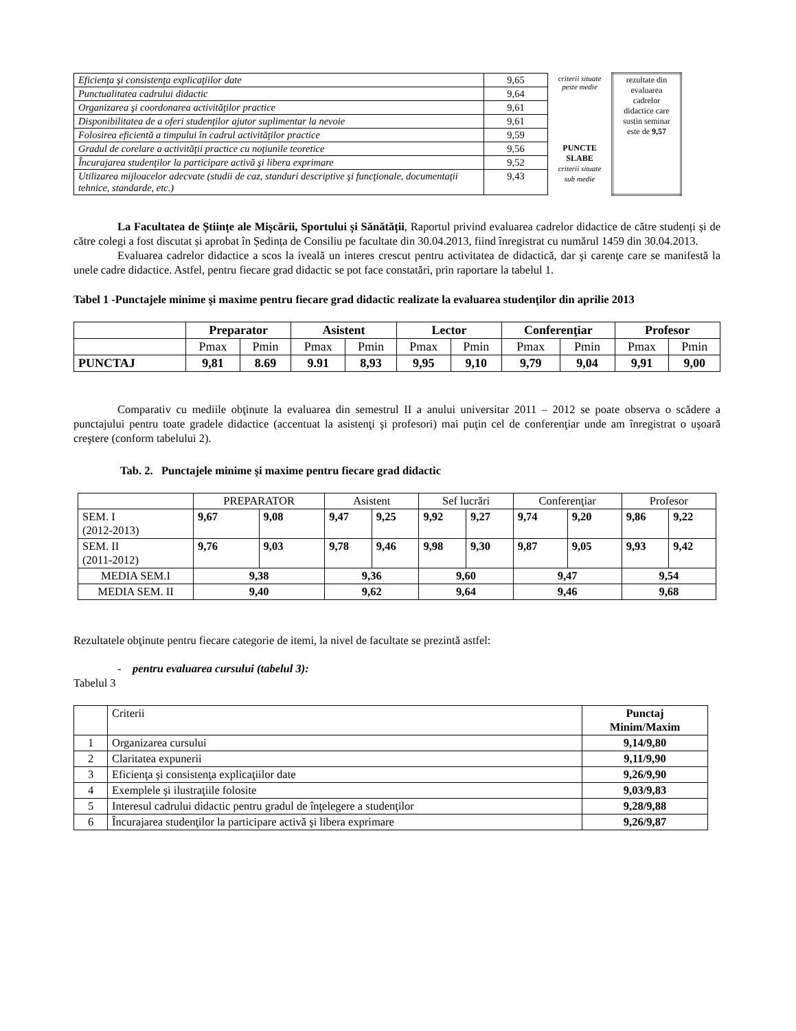| Eficienţa şi consistenţa explicaţiilor date | 9,65 | criterii situate peste medie | rezultate din evaluarea cadrelor didactice care susțin seminar este de 9,57 |
| Punctualitatea cadrului didactic | 9,64 | | |
| Organizarea şi coordonarea activităţilor practice | 9,61 | | |
| Disponibilitatea de a oferi studenţilor ajutor suplimentar la nevoie | 9,61 | | |
| Folosirea eficientă a timpului în cadrul activităţilor practice | 9,59 | | |
| Gradul de corelare a activităţii practice cu noţiunile teoretice | 9,56 | PUNCTE SLABE criterii situate sub medie | |
| Încurajarea studenţilor la participare activă şi libera exprimare | 9,52 | | |
| Utilizarea mijloacelor adecvate (studii de caz, standuri descriptive şi funcţionale, documentaţii tehnice, standarde, etc.) | 9,43 | | |
La Facultatea de Științe ale Mișcării, Sportului și Sănătății, Raportul privind evaluarea cadrelor didactice de către studenți și de către colegi a fost discutat și aprobat în Ședința de Consiliu pe facultate din 30.04.2013, fiind înregistrat cu numărul 1459 din 30.04.2013.
Evaluarea cadrelor didactice a scos la iveală un interes crescut pentru activitatea de didactică, dar şi carenţe care se manifestă la unele cadre didactice. Astfel, pentru fiecare grad didactic se pot face constatări, prin raportare la tabelul 1.
Tabel 1 -Punctajele minime şi maxime pentru fiecare grad didactic realizate la evaluarea studenţilor din aprilie 2013
| | Preparator | | Asistent | | Lector | | Conferenţiar | | Profesor | |
| --- | --- | --- | --- | --- | --- | --- | --- | --- | --- | --- |
| | Pmax | Pmin | Pmax | Pmin | Pmax | Pmin | Pmax | Pmin | Pmax | Pmin |
| PUNCTAJ | 9,81 | 8.69 | 9.91 | 8,93 | 9,95 | 9,10 | 9,79 | 9,04 | 9,91 | 9,00 |
Comparativ cu mediile obţinute la evaluarea din semestrul II a anului universitar 2011 – 2012 se poate observa o scădere a punctajului pentru toate gradele didactice (accentuat la asistenţi şi profesori) mai puţin cel de conferenţiar unde am înregistrat o uşoară creştere (conform tabelului 2).
Tab. 2. Punctajele minime şi maxime pentru fiecare grad didactic
| | PREPARATOR | | Asistent | | Sef lucrări | | Conferenţiar | | Profesor | |
| SEM. I (2012-2013) | 9,67 | 9,08 | 9,47 | 9,25 | 9,92 | 9,27 | 9,74 | 9,20 | 9,86 | 9,22 |
| SEM. II (2011-2012) | 9,76 | 9,03 | 9,78 | 9,46 | 9,98 | 9,30 | 9,87 | 9,05 | 9,93 | 9,42 |
| MEDIA SEM.I | 9,38 | | 9,36 | | 9,60 | | 9,47 | | 9,54 | |
| MEDIA SEM. II | 9,40 | | 9,62 | | 9,64 | | 9,46 | | 9,68 | |
Rezultatele obţinute pentru fiecare categorie de itemi, la nivel de facultate se prezintă astfel:
- pentru evaluarea cursului (tabelul 3):
Tabelul 3
| | Criterii | Punctaj Minim/Maxim |
| 1 | Organizarea cursului | 9,14/9,80 |
| 2 | Claritatea expunerii | 9,11/9,90 |
| 3 | Eficienţa şi consistenţa explicaţiilor date | 9,26/9,90 |
| 4 | Exemplele şi ilustraţiile folosite | 9,03/9,83 |
| 5 | Interesul cadrului didactic pentru gradul de înţelegere a studenţilor | 9,28/9,88 |
| 6 | Încurajarea studenţilor la participare activă şi libera exprimare | 9,26/9,87 |